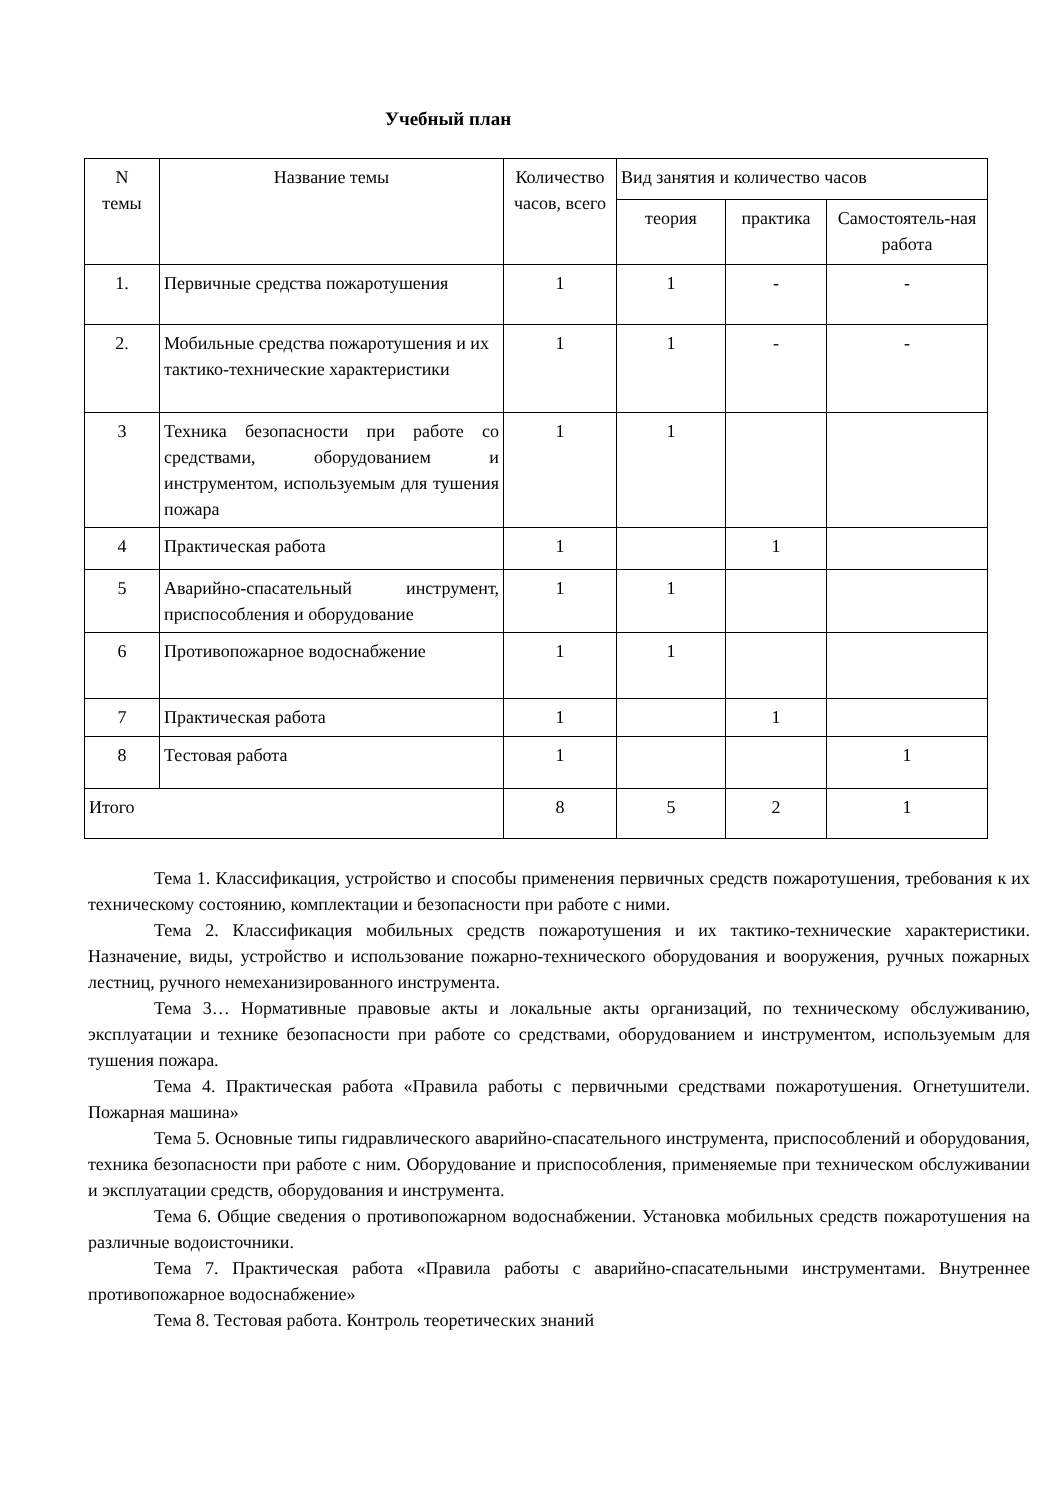Учебный план
| N темы | Название темы | Количество часов, всего | Вид занятия и количество часов | | |
| --- | --- | --- | --- | --- | --- |
| | | | теория | практика | Самостоятель-ная работа |
| 1. | Первичные средства пожаротушения | 1 | 1 | - | - |
| 2. | Мобильные средства пожаротушения и их тактико-технические характеристики | 1 | 1 | - | - |
| 3 | Техника безопасности при работе со средствами, оборудованием и инструментом, используемым для тушения пожара | 1 | 1 | | |
| 4 | Практическая работа | 1 | | 1 | |
| 5 | Аварийно-спасательный инструмент, приспособления и оборудование | 1 | 1 | | |
| 6 | Противопожарное водоснабжение | 1 | 1 | | |
| 7 | Практическая работа | 1 | | 1 | |
| 8 | Тестовая работа | 1 | | | 1 |
| Итого | | 8 | 5 | 2 | 1 |
Тема 1. Классификация, устройство и способы применения первичных средств пожаротушения, требования к их техническому состоянию, комплектации и безопасности при работе с ними.
Тема 2. Классификация мобильных средств пожаротушения и их тактико-технические характеристики. Назначение, виды, устройство и использование пожарно-технического оборудования и вооружения, ручных пожарных лестниц, ручного немеханизированного инструмента.
Тема 3… Нормативные правовые акты и локальные акты организаций, по техническому обслуживанию, эксплуатации и технике безопасности при работе со средствами, оборудованием и инструментом, используемым для тушения пожара.
Тема 4. Практическая работа «Правила работы с первичными средствами пожаротушения. Огнетушители. Пожарная машина»
Тема 5. Основные типы гидравлического аварийно-спасательного инструмента, приспособлений и оборудования, техника безопасности при работе с ним. Оборудование и приспособления, применяемые при техническом обслуживании и эксплуатации средств, оборудования и инструмента.
Тема 6. Общие сведения о противопожарном водоснабжении. Установка мобильных средств пожаротушения на различные водоисточники.
Тема 7. Практическая работа «Правила работы с аварийно-спасательными инструментами. Внутреннее противопожарное водоснабжение»
Тема 8. Тестовая работа. Контроль теоретических знаний